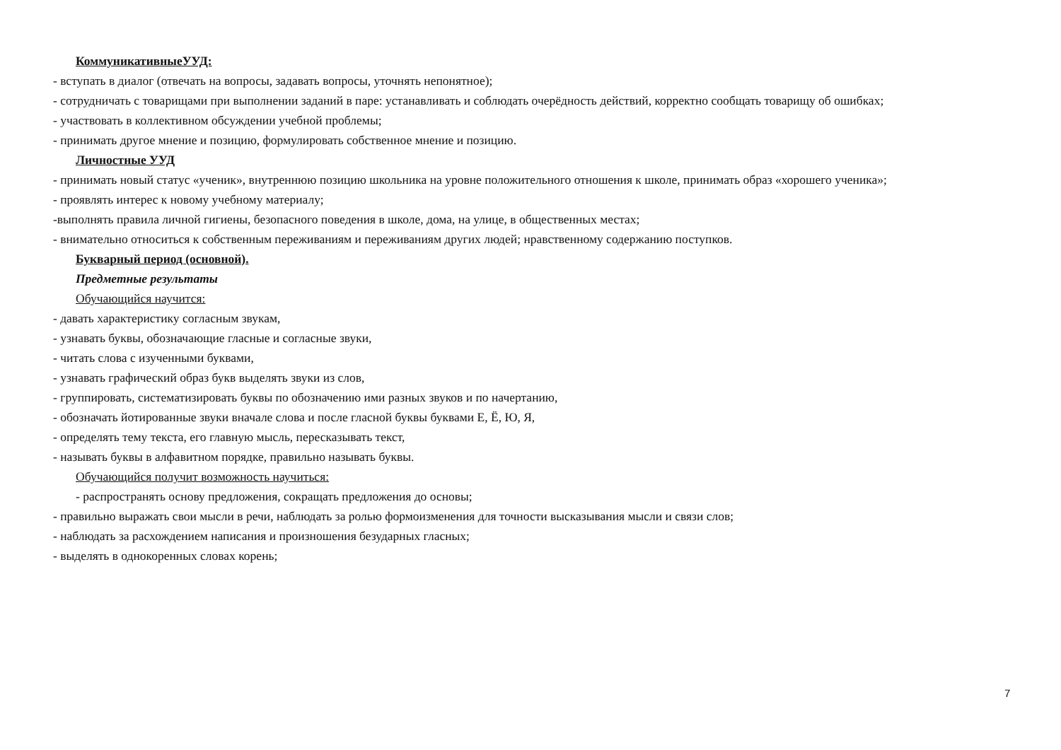КоммуникативныеУУД:
- вступать в диалог (отвечать на вопросы, задавать вопросы, уточнять непонятное);
- сотрудничать с товарищами при выполнении заданий в паре: устанавливать и соблюдать очерёдность действий, корректно сообщать товарищу об ошибках;
- участвовать в коллективном обсуждении учебной проблемы;
- принимать другое мнение и позицию, формулировать собственное мнение и позицию.
Личностные УУД
- принимать новый статус «ученик», внутреннюю позицию школьника на уровне положительного отношения к школе, принимать образ «хорошего ученика»;
- проявлять интерес к новому учебному материалу;
-выполнять правила личной гигиены, безопасного поведения в школе, дома, на улице, в общественных местах;
- внимательно относиться к собственным переживаниям и переживаниям других людей; нравственному содержанию поступков.
Букварный период (основной).
Предметные результаты
Обучающийся научится:
- давать характеристику согласным звукам,
- узнавать буквы, обозначающие гласные и согласные звуки,
- читать слова с изученными буквами,
- узнавать графический образ букв выделять звуки из слов,
- группировать, систематизировать буквы по обозначению ими разных звуков и по начертанию,
- обозначать йотированные звуки вначале слова и после гласной буквы буквами Е, Ё, Ю, Я,
- определять тему текста, его главную мысль, пересказывать текст,
- называть буквы в алфавитном порядке, правильно называть буквы.
Обучающийся получит возможность научиться:
- распространять основу предложения, сокращать предложения до основы;
- правильно выражать свои мысли в речи, наблюдать за ролью формоизменения для точности высказывания мысли и связи слов;
- наблюдать за расхождением написания и произношения безударных гласных;
- выделять в однокоренных словах корень;
7